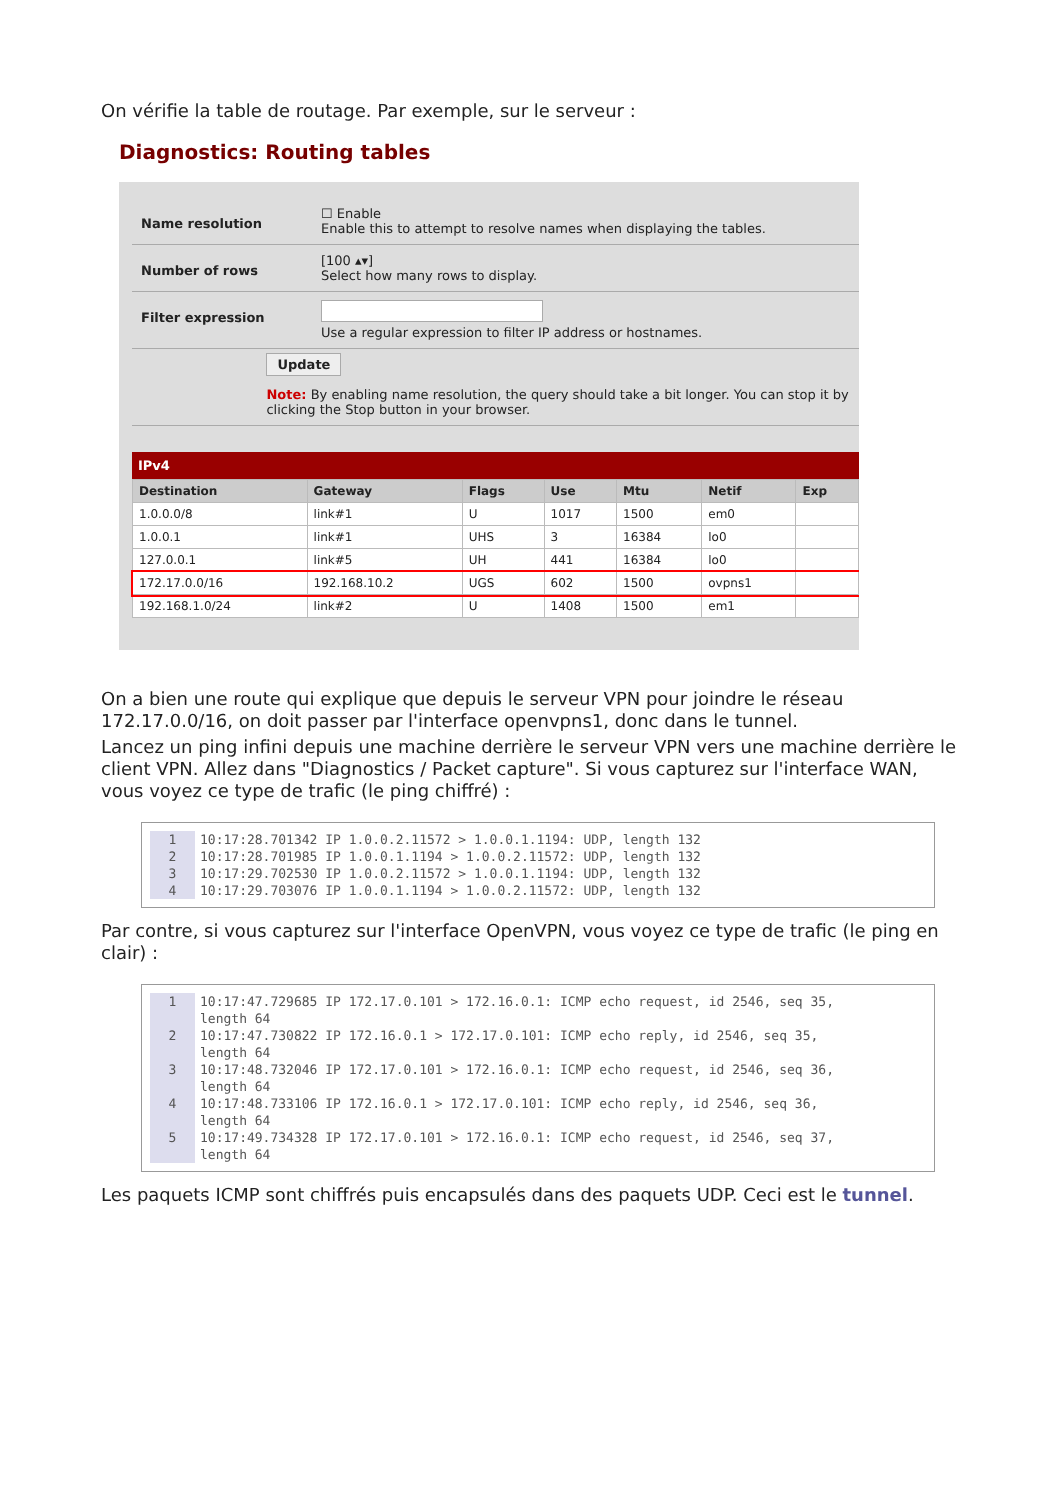On vérifie la table de routage. Par exemple, sur le serveur :
Diagnostics: Routing tables
Name resolution
☐ Enable
Enable this to attempt to resolve names when displaying the tables.
Number of rows
[100 ▴▾]
Select how many rows to display.
Filter expression
Use a regular expression to filter IP address or hostnames.
Update
Note: By enabling name resolution, the query should take a bit longer. You can stop it by clicking the Stop button in your browser.
IPv4
| Destination | Gateway | Flags | Use | Mtu | Netif | Exp |
| --- | --- | --- | --- | --- | --- | --- |
| 1.0.0.0/8 | link#1 | U | 1017 | 1500 | em0 | |
| 1.0.0.1 | link#1 | UHS | 3 | 16384 | lo0 | |
| 127.0.0.1 | link#5 | UH | 441 | 16384 | lo0 | |
| 172.17.0.0/16 | 192.168.10.2 | UGS | 602 | 1500 | ovpns1 | |
| 192.168.1.0/24 | link#2 | U | 1408 | 1500 | em1 | |
On a bien une route qui explique que depuis le serveur VPN pour joindre le réseau 172.17.0.0/16, on doit passer par l'interface openvpns1, donc dans le tunnel.
Lancez un ping infini depuis une machine derrière le serveur VPN vers une machine derrière le client VPN. Allez dans "Diagnostics / Packet capture". Si vous capturez sur l'interface WAN, vous voyez ce type de trafic (le ping chiffré) :
1 10:17:28.701342 IP 1.0.0.2.11572 > 1.0.0.1.1194: UDP, length 132
2 10:17:28.701985 IP 1.0.0.1.1194 > 1.0.0.2.11572: UDP, length 132
3 10:17:29.702530 IP 1.0.0.2.11572 > 1.0.0.1.1194: UDP, length 132
4 10:17:29.703076 IP 1.0.0.1.1194 > 1.0.0.2.11572: UDP, length 132
Par contre, si vous capturez sur l'interface OpenVPN, vous voyez ce type de trafic (le ping en clair) :
1 10:17:47.729685 IP 172.17.0.101 > 172.16.0.1: ICMP echo request, id 2546, seq 35,
length 64
2 10:17:47.730822 IP 172.16.0.1 > 172.17.0.101: ICMP echo reply, id 2546, seq 35,
length 64
3 10:17:48.732046 IP 172.17.0.101 > 172.16.0.1: ICMP echo request, id 2546, seq 36,
length 64
4 10:17:48.733106 IP 172.16.0.1 > 172.17.0.101: ICMP echo reply, id 2546, seq 36,
length 64
5 10:17:49.734328 IP 172.17.0.101 > 172.16.0.1: ICMP echo request, id 2546, seq 37,
length 64
Les paquets ICMP sont chiffrés puis encapsulés dans des paquets UDP. Ceci est le tunnel.